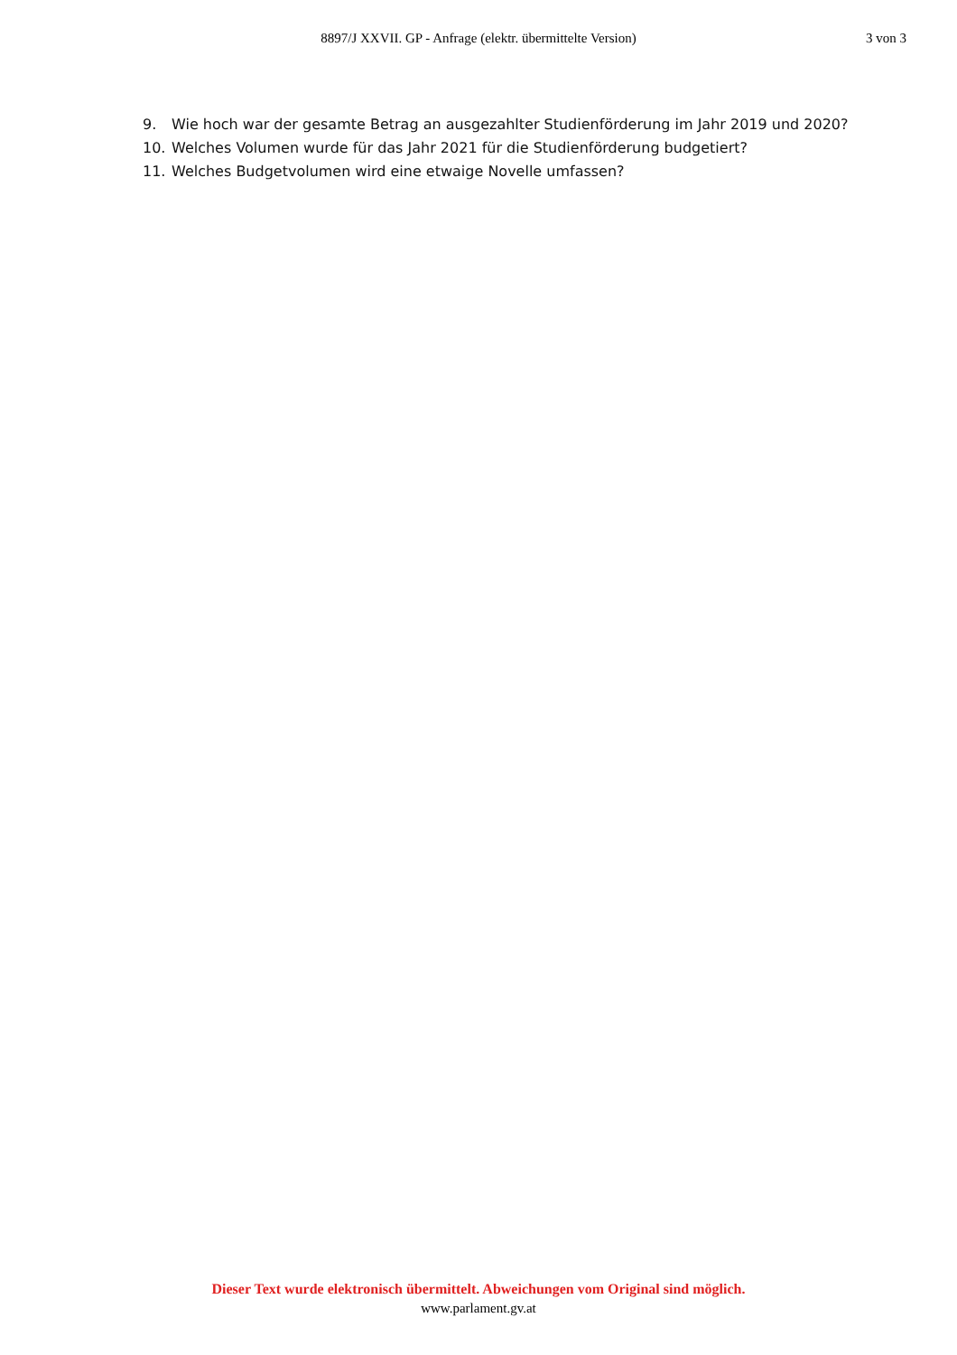8897/J XXVII. GP - Anfrage (elektr. übermittelte Version)
3 von 3
9. Wie hoch war der gesamte Betrag an ausgezahlter Studienförderung im Jahr 2019 und 2020?
10. Welches Volumen wurde für das Jahr 2021 für die Studienförderung budgetiert?
11. Welches Budgetvolumen wird eine etwaige Novelle umfassen?
Dieser Text wurde elektronisch übermittelt. Abweichungen vom Original sind möglich.
www.parlament.gv.at